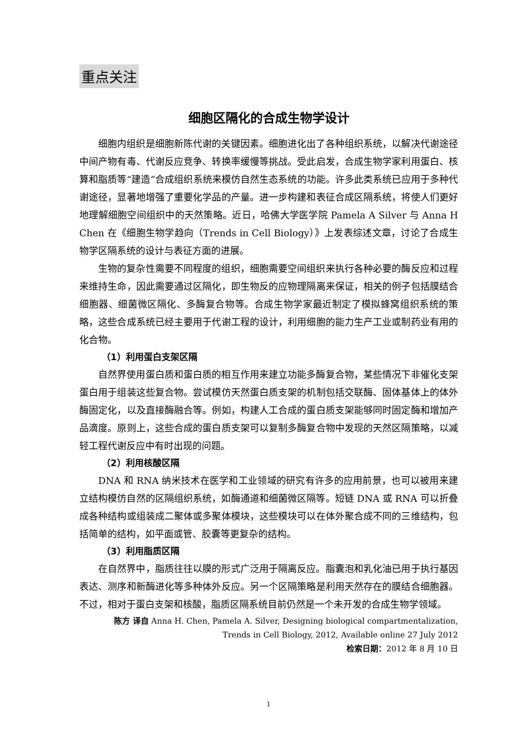重点关注
细胞区隔化的合成生物学设计
细胞内组织是细胞新陈代谢的关键因素。细胞进化出了各种组织系统，以解决代谢途径中间产物有毒、代谢反应竞争、转换率缓慢等挑战。受此启发，合成生物学家利用蛋白、核算和脂质等“建造”合成组织系统来模仿自然生态系统的功能。许多此类系统已应用于多种代谢途径，显著地增强了重要化学品的产量。进一步构建和表征合成区隔系统，将使人们更好地理解细胞空间组织中的天然策略。近日，哈佛大学医学院 Pamela A Silver 与 Anna H Chen 在《细胞生物学趋向（Trends in Cell Biology）》上发表综述文章，讨论了合成生物学区隔系统的设计与表征方面的进展。
生物的复杂性需要不同程度的组织，细胞需要空间组织来执行各种必要的酶反应和过程来维持生命，因此需要通过区隔化，即生物反的应物理隔离来保证，相关的例子包括膜结合细胞器、细菌微区隔化、多酶复合物等。合成生物学家最近制定了模拟蜂窝组织系统的策略，这些合成系统已经主要用于代谢工程的设计，利用细胞的能力生产工业或制药业有用的化合物。
（1）利用蛋白支架区隔
自然界使用蛋白质和蛋白质的相互作用来建立功能多酶复合物，某些情况下非催化支架蛋白用于组装这些复合物。尝试模仿天然蛋白质支架的机制包括交联酶、固体基体上的体外酶固定化，以及直接酶融合等。例如，构建人工合成的蛋白质支架能够同时固定酶和增加产品滴度。原则上，这些合成的蛋白质支架可以复制多酶复合物中发现的天然区隔策略，以减轻工程代谢反应中有时出现的问题。
（2）利用核酸区隔
DNA 和 RNA 纳米技术在医学和工业领域的研究有许多的应用前景，也可以被用来建立结构模仿自然的区隔组织系统，如酶通道和细菌微区隔等。短链 DNA 或 RNA 可以折叠成各种结构或组装成二聚体或多聚体模块，这些模块可以在体外聚合成不同的三维结构，包括简单的结构，如平面或管、胶囊等更复杂的结构。
（3）利用脂质区隔
在自然界中，脂质往往以膜的形式广泛用于隔离反应。脂囊泡和乳化油已用于执行基因表达、测序和新酶进化等多种体外反应。另一个区隔策略是利用天然存在的膜结合细胞器。不过，相对于蛋白支架和核酸，脂质区隔系统目前仍然是一个未开发的合成生物学领域。
陈方 译自 Anna H. Chen, Pamela A. Silver, Designing biological compartmentalization,
Trends in Cell Biology, 2012, Available online 27 July 2012
检索日期：2012 年 8 月 10 日
1